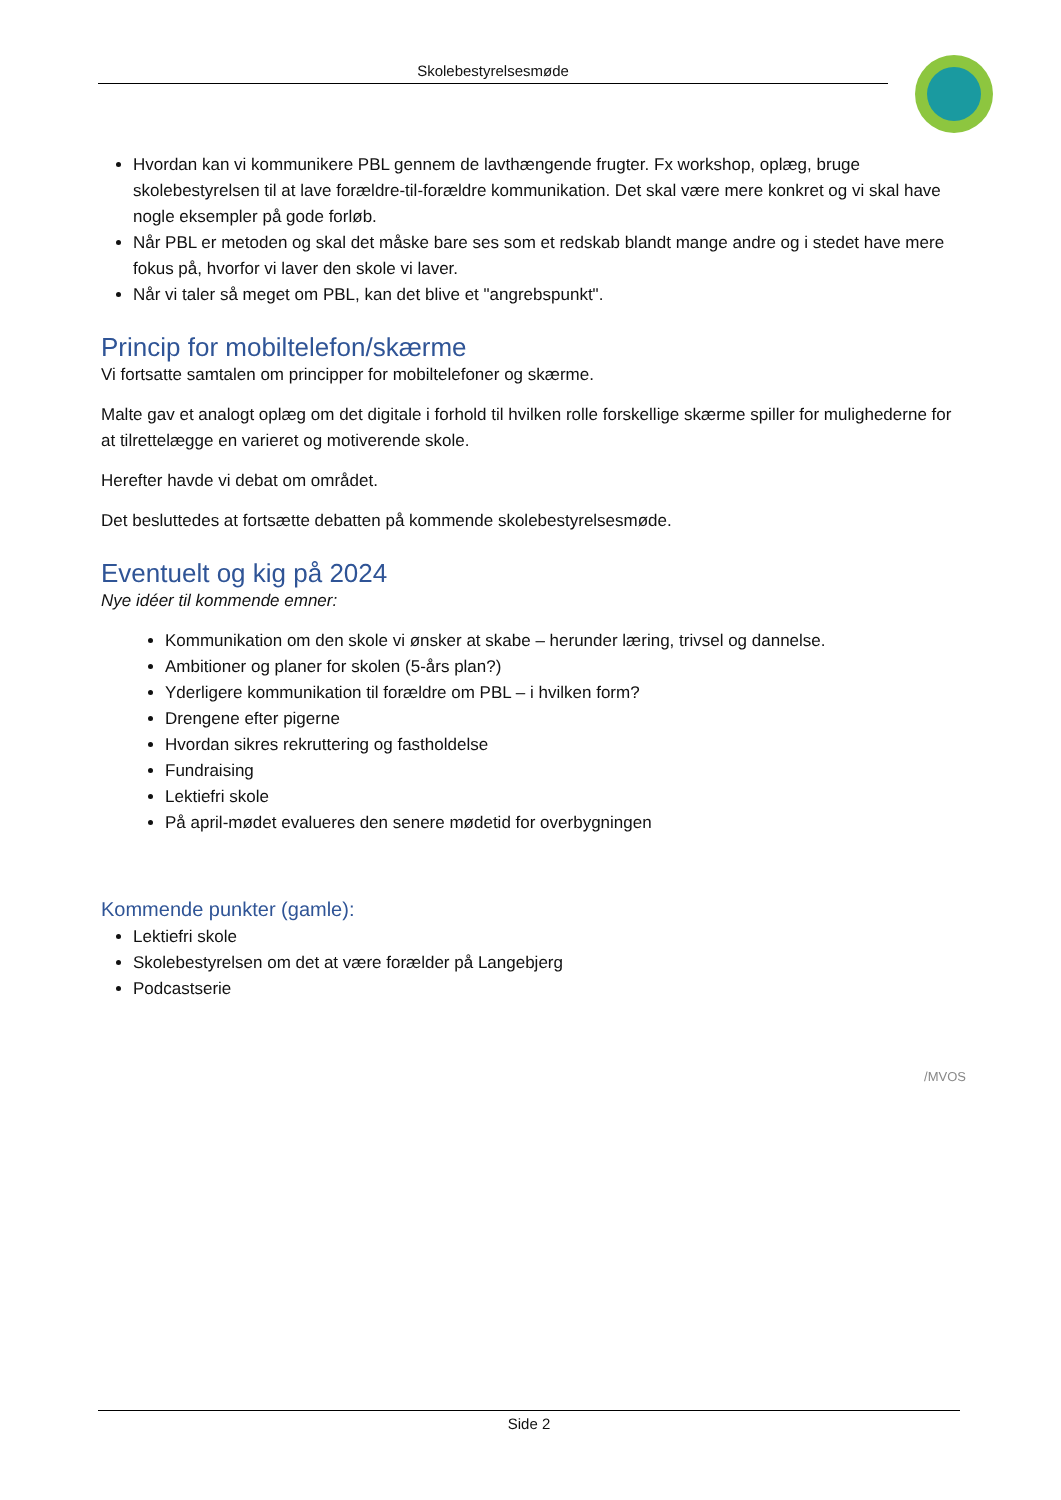Skolebestyrelsesmøde
Hvordan kan vi kommunikere PBL gennem de lavthængende frugter. Fx workshop, oplæg, bruge skolebestyrelsen til at lave forældre-til-forældre kommunikation. Det skal være mere konkret og vi skal have nogle eksempler på gode forløb.
Når PBL er metoden og skal det måske bare ses som et redskab blandt mange andre og i stedet have mere fokus på, hvorfor vi laver den skole vi laver.
Når vi taler så meget om PBL, kan det blive et "angrebspunkt".
Princip for mobiltelefon/skærme
Vi fortsatte samtalen om principper for mobiltelefoner og skærme.
Malte gav et analogt oplæg om det digitale i forhold til hvilken rolle forskellige skærme spiller for mulighederne for at tilrettelægge en varieret og motiverende skole.
Herefter havde vi debat om området.
Det besluttedes at fortsætte debatten på kommende skolebestyrelsesmøde.
Eventuelt og kig på 2024
Nye idéer til kommende emner:
Kommunikation om den skole vi ønsker at skabe – herunder læring, trivsel og dannelse.
Ambitioner og planer for skolen (5-års plan?)
Yderligere kommunikation til forældre om PBL – i hvilken form?
Drengene efter pigerne
Hvordan sikres rekruttering og fastholdelse
Fundraising
Lektiefri skole
På april-mødet evalueres den senere mødetid for overbygningen
Kommende punkter (gamle):
Lektiefri skole
Skolebestyrelsen om det at være forælder på Langebjerg
Podcastserie
/MVOS
Side 2